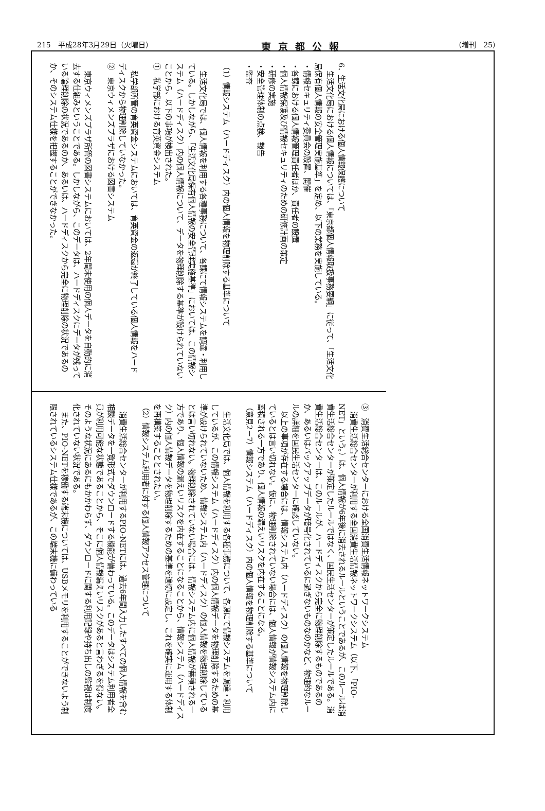215　平成28年3月29日（火曜日） 東京都公報 （増刊　25）
6．生活文化局における個人情報保護について
生活文化局における個人情報については、「東京都個人情報取扱事務要綱」に従って、「生活文化局保有個人情報の安全管理実施基準」を定め、以下の業務を実施している。
・情報セキュリティ委員会の設置、開催
・各課における個人情報管理責任者ほか、責任者の設置
・個人情報保護及び情報セキュリティのための研修計画の策定
・研修の実施
・安全管理体制の点検、報告
・監査
（1）情報システム（ハードディスク）内の個人情報を物理削除する基準について
生活文化局では、個人情報を利用する各種事務について、各課にて情報システムを調達・利用している。しかしながら、「生活文化局保有個人情報の安全管理実施基準」においては、この情報システム（ハードディスク）内の個人情報について、データを物理削除する基準が設けられていないことから、以下の事項が検出された。
①　私学部における育英資金システム
私学部所管の育英資金システムにおいては、育英資金の返還が終了している個人情報をハードディスクから物理削除していなかった。
②　東京ウィメンズプラザにおける図書システム
東京ウィメンズプラザ所管の図書システムにおいては、2年間未使用の個人データを自動的に消去する仕組みということである。しかしながら、このデータは、ハードディスクにデータが残っている論理削除の状況であるのか、あるいは、ハードディスクから完全に物理削除の状況であるのか、そのシステム仕様を把握することができなかった。
③　消費生活総合センターにおける全国消費生活情報ネットワークシステム
消費生活総合センターが利用する全国消費生活情報ネットワークシステム（以下、「PIO-NET」という。）は、個人情報が6年後に消去されるルールということであるが、このルールは消費生活総合センターが策定したルールではなく、国民生活センターが策定したルールである。消費生活総合センターは、このルールが、ハードディスクから完全に物理削除するものであるのか、あるいはバックアップデータが暗号化されているに過ぎないものなのかなど、物理的なルールの詳細を国民生活センターに確認していない。
以上の事項が存在する場合には、情報システム内（ハードディスク）の個人情報を物理削除しているとは言い切れない。仮に、物理削除されていない場合には、個人情報が情報システム内に蓄積される一方であり、個人情報の漏えいリスクを内在することになる。
（意見2－7）情報システム（ハードディスク）内の個人情報を物理削除する基準について
生活文化局では、個人情報を利用する各種事務について、各課にて情報システムを調達・利用しているが、この情報システム（ハードディスク）内の個人情報データを物理削除するための基準が設けられていないため、情報システム内（ハードディスク）の個人情報を物理削除しているとは言い切れない。物理削除されていない場合には、情報システム内に個人情報が蓄積される一方であり、個人情報の漏えいリスクを内在することになることから、情報システム（ハードディスク）内の個人情報データを物理削除するための基準を適切に設定し、これを確実に運用する体制を再構築することとされたい。
（2）情報システム利用者に対する個人情報アクセス管理について
消費生活総合センターが利用するPIO-NETには、過去6年間入力したすべての個人情報を含む相談データを一覧形式でダウンロードする機能が備わっている。このデータはシステム利用者全員が利用可能な状態であることから、そこに個人情報漏えいリスクがあると言わざるを得ない。そのような状況にあるにもかかわらず、ダウンロードに関する利用記録や持ち出しの監視は制度化されていない状況である。
また、PIO-NETを稼働する端末機については、USBメモリを利用することができないよう制限されているシステム仕様であるが、この端末機に備わっている